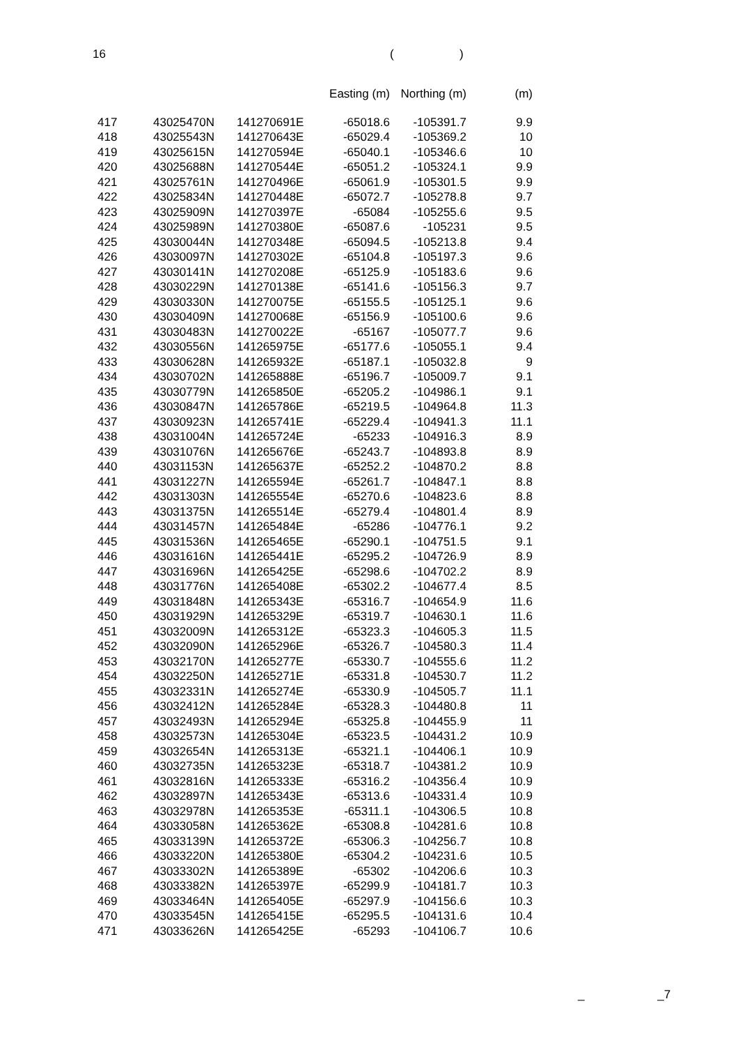16 ()
| | | | Easting (m) | Northing (m) | (m) |
| --- | --- | --- | --- | --- | --- |
| 417 | 43025470N | 141270691E | -65018.6 | -105391.7 | 9.9 |
| 418 | 43025543N | 141270643E | -65029.4 | -105369.2 | 10 |
| 419 | 43025615N | 141270594E | -65040.1 | -105346.6 | 10 |
| 420 | 43025688N | 141270544E | -65051.2 | -105324.1 | 9.9 |
| 421 | 43025761N | 141270496E | -65061.9 | -105301.5 | 9.9 |
| 422 | 43025834N | 141270448E | -65072.7 | -105278.8 | 9.7 |
| 423 | 43025909N | 141270397E | -65084 | -105255.6 | 9.5 |
| 424 | 43025989N | 141270380E | -65087.6 | -105231 | 9.5 |
| 425 | 43030044N | 141270348E | -65094.5 | -105213.8 | 9.4 |
| 426 | 43030097N | 141270302E | -65104.8 | -105197.3 | 9.6 |
| 427 | 43030141N | 141270208E | -65125.9 | -105183.6 | 9.6 |
| 428 | 43030229N | 141270138E | -65141.6 | -105156.3 | 9.7 |
| 429 | 43030330N | 141270075E | -65155.5 | -105125.1 | 9.6 |
| 430 | 43030409N | 141270068E | -65156.9 | -105100.6 | 9.6 |
| 431 | 43030483N | 141270022E | -65167 | -105077.7 | 9.6 |
| 432 | 43030556N | 141265975E | -65177.6 | -105055.1 | 9.4 |
| 433 | 43030628N | 141265932E | -65187.1 | -105032.8 | 9 |
| 434 | 43030702N | 141265888E | -65196.7 | -105009.7 | 9.1 |
| 435 | 43030779N | 141265850E | -65205.2 | -104986.1 | 9.1 |
| 436 | 43030847N | 141265786E | -65219.5 | -104964.8 | 11.3 |
| 437 | 43030923N | 141265741E | -65229.4 | -104941.3 | 11.1 |
| 438 | 43031004N | 141265724E | -65233 | -104916.3 | 8.9 |
| 439 | 43031076N | 141265676E | -65243.7 | -104893.8 | 8.9 |
| 440 | 43031153N | 141265637E | -65252.2 | -104870.2 | 8.8 |
| 441 | 43031227N | 141265594E | -65261.7 | -104847.1 | 8.8 |
| 442 | 43031303N | 141265554E | -65270.6 | -104823.6 | 8.8 |
| 443 | 43031375N | 141265514E | -65279.4 | -104801.4 | 8.9 |
| 444 | 43031457N | 141265484E | -65286 | -104776.1 | 9.2 |
| 445 | 43031536N | 141265465E | -65290.1 | -104751.5 | 9.1 |
| 446 | 43031616N | 141265441E | -65295.2 | -104726.9 | 8.9 |
| 447 | 43031696N | 141265425E | -65298.6 | -104702.2 | 8.9 |
| 448 | 43031776N | 141265408E | -65302.2 | -104677.4 | 8.5 |
| 449 | 43031848N | 141265343E | -65316.7 | -104654.9 | 11.6 |
| 450 | 43031929N | 141265329E | -65319.7 | -104630.1 | 11.6 |
| 451 | 43032009N | 141265312E | -65323.3 | -104605.3 | 11.5 |
| 452 | 43032090N | 141265296E | -65326.7 | -104580.3 | 11.4 |
| 453 | 43032170N | 141265277E | -65330.7 | -104555.6 | 11.2 |
| 454 | 43032250N | 141265271E | -65331.8 | -104530.7 | 11.2 |
| 455 | 43032331N | 141265274E | -65330.9 | -104505.7 | 11.1 |
| 456 | 43032412N | 141265284E | -65328.3 | -104480.8 | 11 |
| 457 | 43032493N | 141265294E | -65325.8 | -104455.9 | 11 |
| 458 | 43032573N | 141265304E | -65323.5 | -104431.2 | 10.9 |
| 459 | 43032654N | 141265313E | -65321.1 | -104406.1 | 10.9 |
| 460 | 43032735N | 141265323E | -65318.7 | -104381.2 | 10.9 |
| 461 | 43032816N | 141265333E | -65316.2 | -104356.4 | 10.9 |
| 462 | 43032897N | 141265343E | -65313.6 | -104331.4 | 10.9 |
| 463 | 43032978N | 141265353E | -65311.1 | -104306.5 | 10.8 |
| 464 | 43033058N | 141265362E | -65308.8 | -104281.6 | 10.8 |
| 465 | 43033139N | 141265372E | -65306.3 | -104256.7 | 10.8 |
| 466 | 43033220N | 141265380E | -65304.2 | -104231.6 | 10.5 |
| 467 | 43033302N | 141265389E | -65302 | -104206.6 | 10.3 |
| 468 | 43033382N | 141265397E | -65299.9 | -104181.7 | 10.3 |
| 469 | 43033464N | 141265405E | -65297.9 | -104156.6 | 10.3 |
| 470 | 43033545N | 141265415E | -65295.5 | -104131.6 | 10.4 |
| 471 | 43033626N | 141265425E | -65293 | -104106.7 | 10.6 |
_ _7